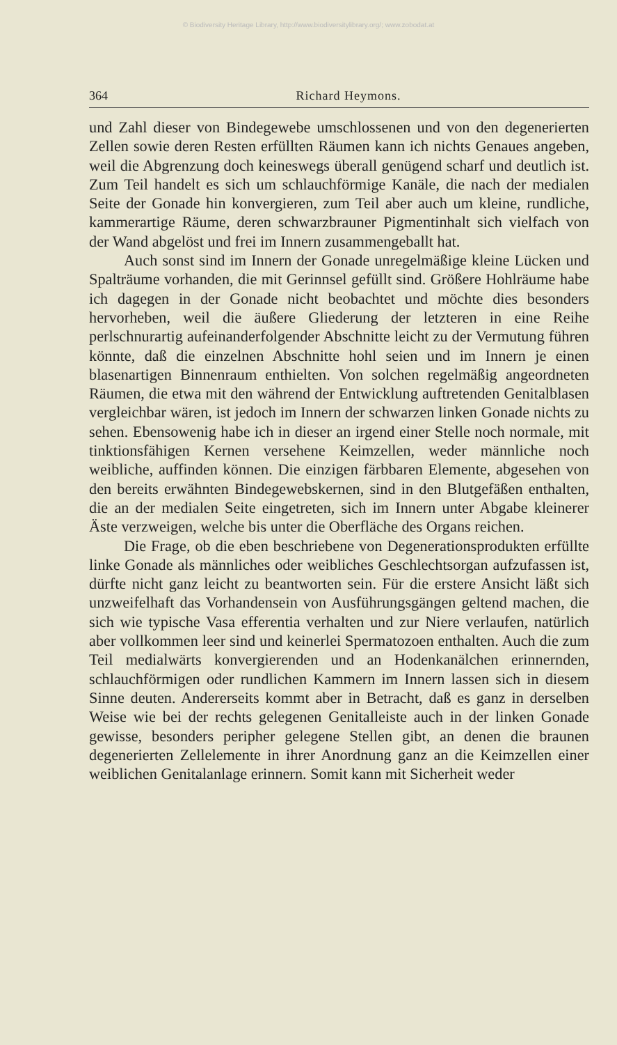© Biodiversity Heritage Library, http://www.biodiversitylibrary.org/; www.zobodat.at
364 Richard Heymons.
und Zahl dieser von Bindegewebe umschlossenen und von den degenerierten Zellen sowie deren Resten erfüllten Räumen kann ich nichts Genaues angeben, weil die Abgrenzung doch keineswegs überall genügend scharf und deutlich ist. Zum Teil handelt es sich um schlauchförmige Kanäle, die nach der medialen Seite der Gonade hin konvergieren, zum Teil aber auch um kleine, rundliche, kammerartige Räume, deren schwarzbrauner Pigmentinhalt sich vielfach von der Wand abgelöst und frei im Innern zusammengeballt hat.
Auch sonst sind im Innern der Gonade unregelmäßige kleine Lücken und Spalträume vorhanden, die mit Gerinnsel gefüllt sind. Größere Hohlräume habe ich dagegen in der Gonade nicht beobachtet und möchte dies besonders hervorheben, weil die äußere Gliederung der letzteren in eine Reihe perlschnurartig aufeinanderfolgender Abschnitte leicht zu der Vermutung führen könnte, daß die einzelnen Abschnitte hohl seien und im Innern je einen blasenartigen Binnenraum enthielten. Von solchen regelmäßig angeordneten Räumen, die etwa mit den während der Entwicklung auftretenden Genitalblasen vergleichbar wären, ist jedoch im Innern der schwarzen linken Gonade nichts zu sehen. Ebensowenig habe ich in dieser an irgend einer Stelle noch normale, mit tinktionsfähigen Kernen versehene Keimzellen, weder männliche noch weibliche, auffinden können. Die einzigen färbbaren Elemente, abgesehen von den bereits erwähnten Bindegewebskernen, sind in den Blutgefäßen enthalten, die an der medialen Seite eingetreten, sich im Innern unter Abgabe kleinerer Äste verzweigen, welche bis unter die Oberfläche des Organs reichen.
Die Frage, ob die eben beschriebene von Degenerationsprodukten erfüllte linke Gonade als männliches oder weibliches Geschlechtsorgan aufzufassen ist, dürfte nicht ganz leicht zu beantworten sein. Für die erstere Ansicht läßt sich unzweifelhaft das Vorhandensein von Ausführungsgängen geltend machen, die sich wie typische Vasa efferentia verhalten und zur Niere verlaufen, natürlich aber vollkommen leer sind und keinerlei Spermatozoen enthalten. Auch die zum Teil medialwärts konvergierenden und an Hodenkanälchen erinnernden, schlauchförmigen oder rundlichen Kammern im Innern lassen sich in diesem Sinne deuten. Andererseits kommt aber in Betracht, daß es ganz in derselben Weise wie bei der rechts gelegenen Genitalleiste auch in der linken Gonade gewisse, besonders peripher gelegene Stellen gibt, an denen die braunen degenerierten Zellelemente in ihrer Anordnung ganz an die Keimzellen einer weiblichen Genitalanlage erinnern. Somit kann mit Sicherheit weder